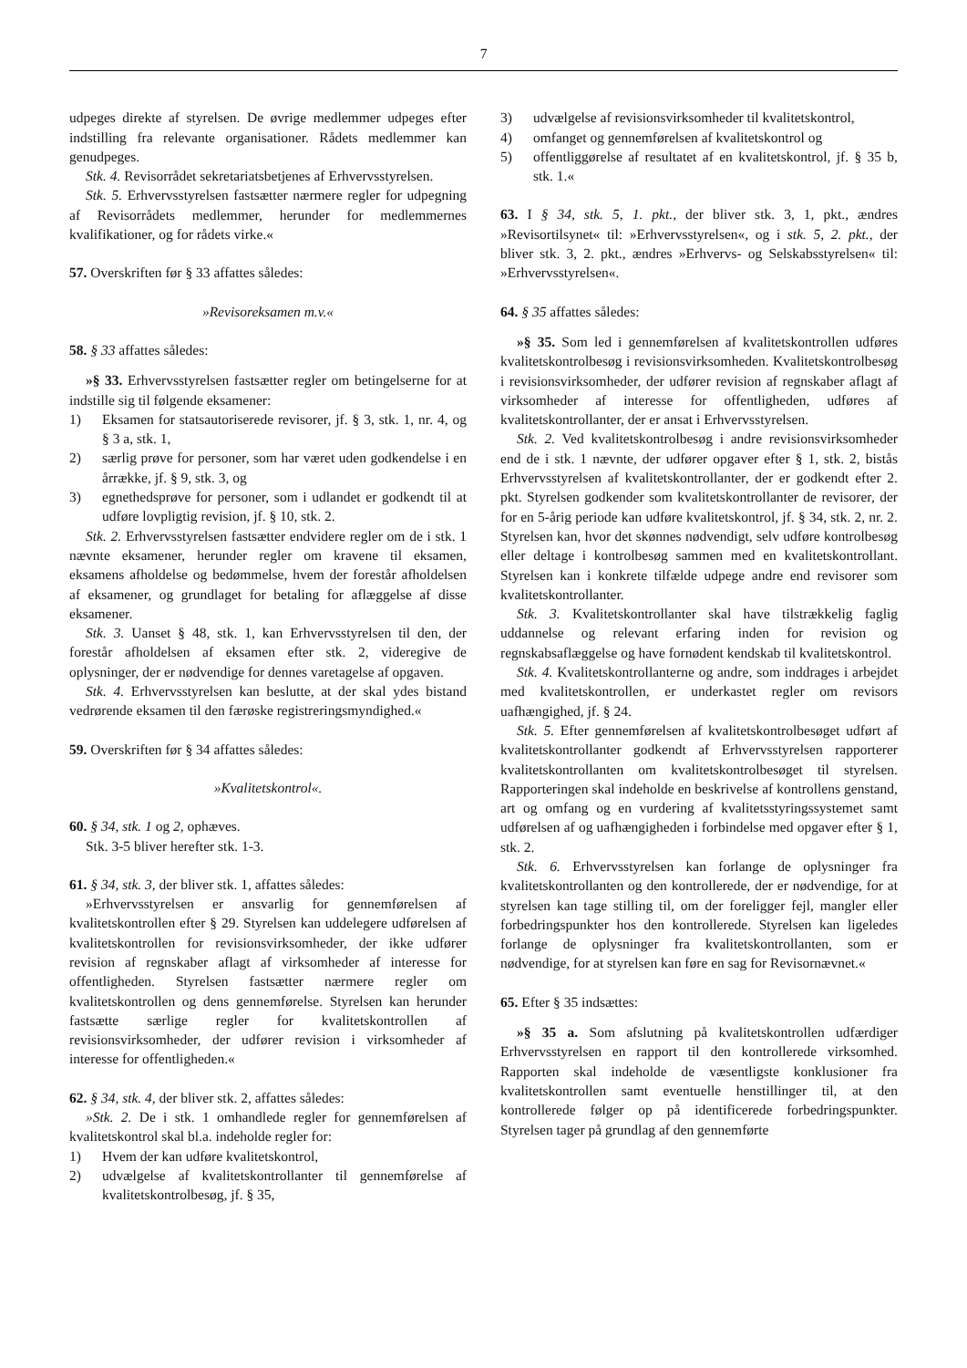7
udpeges direkte af styrelsen. De øvrige medlemmer udpeges efter indstilling fra relevante organisationer. Rådets medlemmer kan genudpeges.
Stk. 4. Revisorrådet sekretariatsbetjenes af Erhvervsstyrelsen.
Stk. 5. Erhvervsstyrelsen fastsætter nærmere regler for udpegning af Revisorrådets medlemmer, herunder for medlemmernes kvalifikationer, og for rådets virke.«
57. Overskriften før § 33 affattes således:
»Revisoreksamen m.v.«
58. § 33 affattes således:
»§ 33. Erhvervsstyrelsen fastsætter regler om betingelserne for at indstille sig til følgende eksamener:
1) Eksamen for statsautoriserede revisorer, jf. § 3, stk. 1, nr. 4, og § 3 a, stk. 1,
2) særlig prøve for personer, som har været uden godkendelse i en årrække, jf. § 9, stk. 3, og
3) egnethedsprøve for personer, som i udlandet er godkendt til at udføre lovpligtig revision, jf. § 10, stk. 2.
Stk. 2. Erhvervsstyrelsen fastsætter endvidere regler om de i stk. 1 nævnte eksamener, herunder regler om kravene til eksamen, eksamens afholdelse og bedømmelse, hvem der forestår afholdelsen af eksamener, og grundlaget for betaling for aflæggelse af disse eksamener.
Stk. 3. Uanset § 48, stk. 1, kan Erhvervsstyrelsen til den, der forestår afholdelsen af eksamen efter stk. 2, videregive de oplysninger, der er nødvendige for dennes varetagelse af opgaven.
Stk. 4. Erhvervsstyrelsen kan beslutte, at der skal ydes bistand vedrørende eksamen til den færøske registreringsmyndighed.«
59. Overskriften før § 34 affattes således:
»Kvalitetskontrol«.
60. § 34, stk. 1 og 2, ophæves.
Stk. 3-5 bliver herefter stk. 1-3.
61. § 34, stk. 3, der bliver stk. 1, affattes således:
»Erhvervsstyrelsen er ansvarlig for gennemførelsen af kvalitetskontrollen efter § 29. Styrelsen kan uddelegere udførelsen af kvalitetskontrollen for revisionsvirksomheder, der ikke udfører revision af regnskaber aflagt af virksomheder af interesse for offentligheden. Styrelsen fastsætter nærmere regler om kvalitetskontrollen og dens gennemførelse. Styrelsen kan herunder fastsætte særlige regler for kvalitetskontrollen af revisionsvirksomheder, der udfører revision i virksomheder af interesse for offentligheden.«
62. § 34, stk. 4, der bliver stk. 2, affattes således:
»Stk. 2. De i stk. 1 omhandlede regler for gennemførelsen af kvalitetskontrol skal bl.a. indeholde regler for:
1) Hvem der kan udføre kvalitetskontrol,
2) udvælgelse af kvalitetskontrollanter til gennemførelse af kvalitetskontrolbesøg, jf. § 35,
3) udvælgelse af revisionsvirksomheder til kvalitetskontrol,
4) omfanget og gennemførelsen af kvalitetskontrol og
5) offentliggørelse af resultatet af en kvalitetskontrol, jf. § 35 b, stk. 1.«
63. I § 34, stk. 5, 1. pkt., der bliver stk. 3, 1, pkt., ændres »Revisortilsynet« til: »Erhvervsstyrelsen«, og i stk. 5, 2. pkt., der bliver stk. 3, 2. pkt., ændres »Erhvervs- og Selskabsstyrelsen« til: »Erhvervsstyrelsen«.
64. § 35 affattes således:
»§ 35. Som led i gennemførelsen af kvalitetskontrollen udføres kvalitetskontrolbesøg i revisionsvirksomheden. Kvalitetskontrolbesøg i revisionsvirksomheder, der udfører revision af regnskaber aflagt af virksomheder af interesse for offentligheden, udføres af kvalitetskontrollanter, der er ansat i Erhvervsstyrelsen.
Stk. 2. Ved kvalitetskontrolbesøg i andre revisionsvirksomheder end de i stk. 1 nævnte, der udfører opgaver efter § 1, stk. 2, bistås Erhvervsstyrelsen af kvalitetskontrollanter, der er godkendt efter 2. pkt. Styrelsen godkender som kvalitetskontrollanter de revisorer, der for en 5-årig periode kan udføre kvalitetskontrol, jf. § 34, stk. 2, nr. 2. Styrelsen kan, hvor det skønnes nødvendigt, selv udføre kontrolbesøg eller deltage i kontrolbesøg sammen med en kvalitetskontrollant. Styrelsen kan i konkrete tilfælde udpege andre end revisorer som kvalitetskontrollanter.
Stk. 3. Kvalitetskontrollanter skal have tilstrækkelig faglig uddannelse og relevant erfaring inden for revision og regnskabsaflæggelse og have fornødent kendskab til kvalitetskontrol.
Stk. 4. Kvalitetskontrollanterne og andre, som inddrages i arbejdet med kvalitetskontrollen, er underkastet regler om revisors uafhængighed, jf. § 24.
Stk. 5. Efter gennemførelsen af kvalitetskontrolbesøget udført af kvalitetskontrollanter godkendt af Erhvervsstyrelsen rapporterer kvalitetskontrollanten om kvalitetskontrolbesøget til styrelsen. Rapporteringen skal indeholde en beskrivelse af kontrollens genstand, art og omfang og en vurdering af kvalitetsstyringssystemet samt udførelsen af og uafhængigheden i forbindelse med opgaver efter § 1, stk. 2.
Stk. 6. Erhvervsstyrelsen kan forlange de oplysninger fra kvalitetskontrollanten og den kontrollerede, der er nødvendige, for at styrelsen kan tage stilling til, om der foreligger fejl, mangler eller forbedringspunkter hos den kontrollerede. Styrelsen kan ligeledes forlange de oplysninger fra kvalitetskontrollanten, som er nødvendige, for at styrelsen kan føre en sag for Revisornævnet.«
65. Efter § 35 indsættes:
»§ 35 a. Som afslutning på kvalitetskontrollen udfærdiger Erhvervsstyrelsen en rapport til den kontrollerede virksomhed. Rapporten skal indeholde de væsentligste konklusioner fra kvalitetskontrollen samt eventuelle henstillinger til, at den kontrollerede følger op på identificerede forbedringspunkter. Styrelsen tager på grundlag af den gennemførte